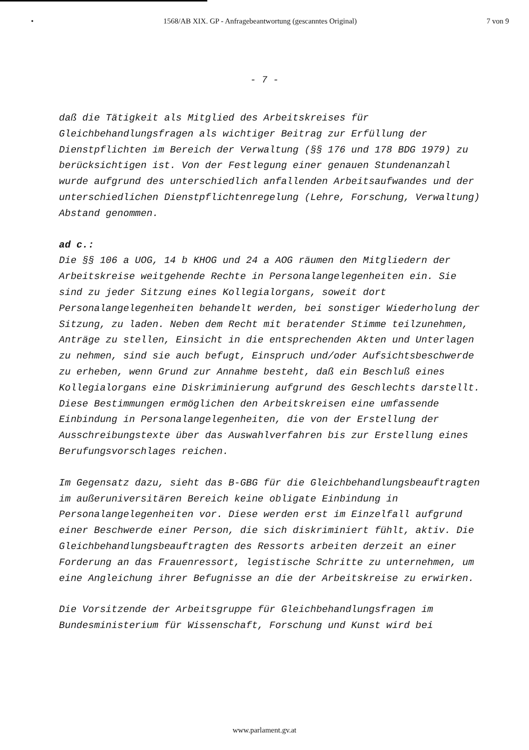• 1568/AB XIX. GP - Anfragebeantwortung (gescanntes Original) 7 von 9
- 7 -
daß die Tätigkeit als Mitglied des Arbeitskreises für Gleichbehandlungsfragen als wichtiger Beitrag zur Erfüllung der Dienstpflichten im Bereich der Verwaltung (§§ 176 und 178 BDG 1979) zu berücksichtigen ist. Von der Festlegung einer genauen Stundenanzahl wurde aufgrund des unterschiedlich anfallenden Arbeitsaufwandes und der unterschiedlichen Dienstpflichtenregelung (Lehre, Forschung, Verwaltung) Abstand genommen.
ad c.:
Die §§ 106 a UOG, 14 b KHOG und 24 a AOG räumen den Mitgliedern der Arbeitskreise weitgehende Rechte in Personalangelegenheiten ein. Sie sind zu jeder Sitzung eines Kollegialorgans, soweit dort Personalangelegenheiten behandelt werden, bei sonstiger Wiederholung der Sitzung, zu laden. Neben dem Recht mit beratender Stimme teilzunehmen, Anträge zu stellen, Einsicht in die entsprechenden Akten und Unterlagen zu nehmen, sind sie auch befugt, Einspruch und/oder Aufsichtsbeschwerde zu erheben, wenn Grund zur Annahme besteht, daß ein Beschluß eines Kollegialorgans eine Diskriminierung aufgrund des Geschlechts darstellt. Diese Bestimmungen ermöglichen den Arbeitskreisen eine umfassende Einbindung in Personalangelegenheiten, die von der Erstellung der Ausschreibungstexte über das Auswahlverfahren bis zur Erstellung eines Berufungsvorschlages reichen.
Im Gegensatz dazu, sieht das B-GBG für die Gleichbehandlungsbeauftragten im außeruniversitären Bereich keine obligate Einbindung in Personalangelegenheiten vor. Diese werden erst im Einzelfall aufgrund einer Beschwerde einer Person, die sich diskriminiert fühlt, aktiv. Die Gleichbehandlungsbeauftragten des Ressorts arbeiten derzeit an einer Forderung an das Frauenressort, legistische Schritte zu unternehmen, um eine Angleichung ihrer Befugnisse an die der Arbeitskreise zu erwirken.
Die Vorsitzende der Arbeitsgruppe für Gleichbehandlungsfragen im Bundesministerium für Wissenschaft, Forschung und Kunst wird bei
www.parlament.gv.at